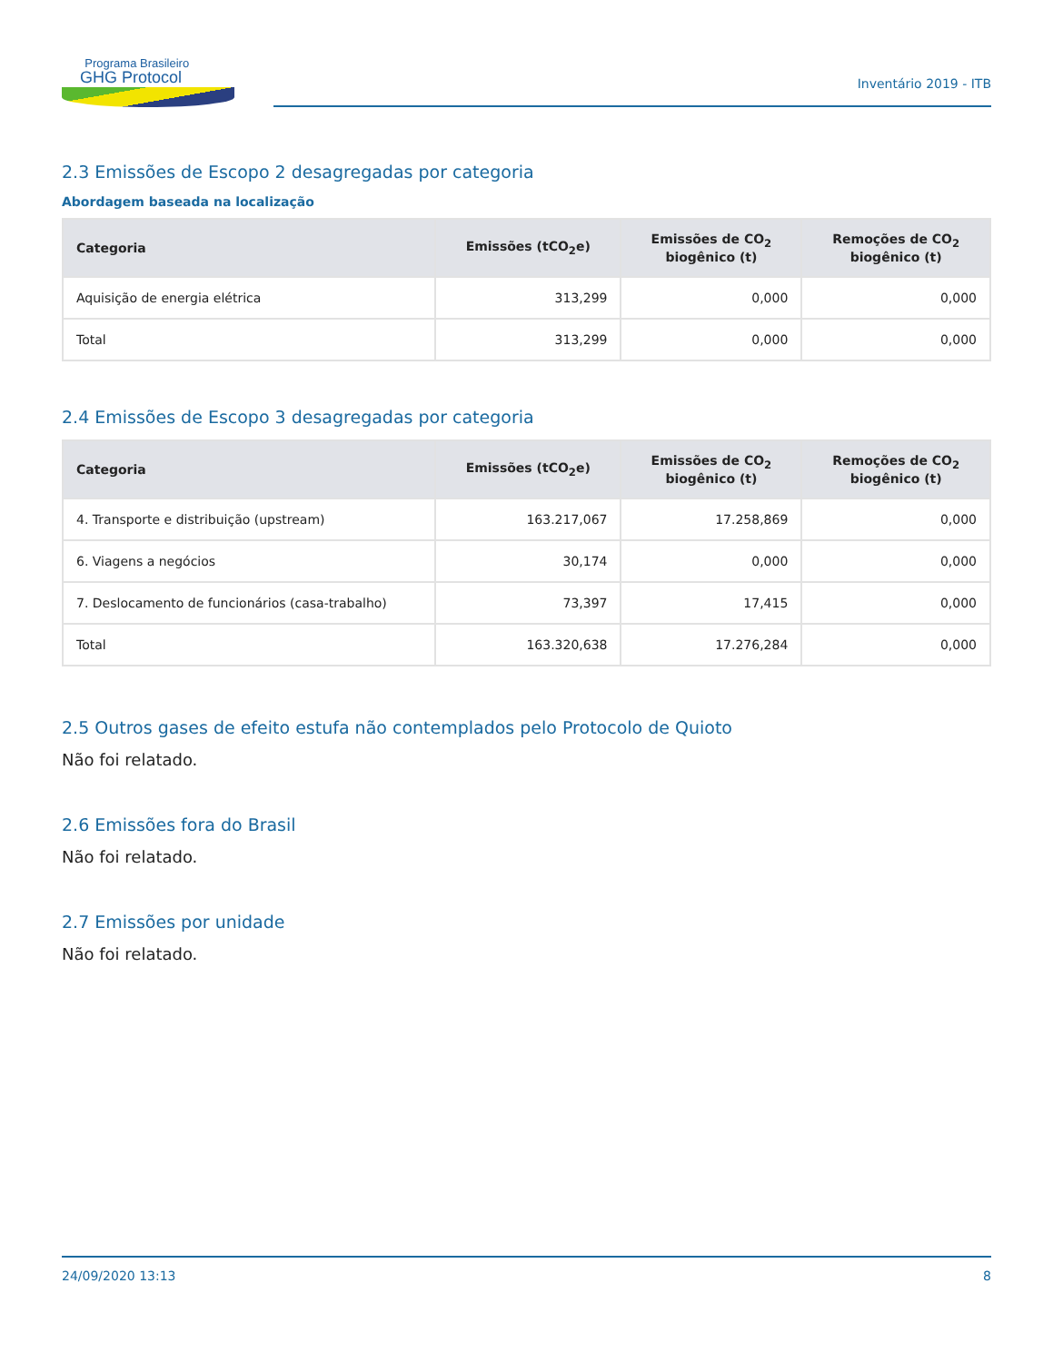Programa Brasileiro
GHG Protocol
Inventário 2019 - ITB
2.3 Emissões de Escopo 2 desagregadas por categoria
Abordagem baseada na localização
| Categoria | Emissões (tCO<sub>2</sub>e) | Emissões de CO<sub>2</sub> biogênico (t) | Remoções de CO<sub>2</sub> biogênico (t) |
| --- | --- | --- | --- |
| Aquisição de energia elétrica | 313,299 | 0,000 | 0,000 |
| Total | 313,299 | 0,000 | 0,000 |
2.4 Emissões de Escopo 3 desagregadas por categoria
| Categoria | Emissões (tCO<sub>2</sub>e) | Emissões de CO<sub>2</sub> biogênico (t) | Remoções de CO<sub>2</sub> biogênico (t) |
| --- | --- | --- | --- |
| 4. Transporte e distribuição (upstream) | 163.217,067 | 17.258,869 | 0,000 |
| 6. Viagens a negócios | 30,174 | 0,000 | 0,000 |
| 7. Deslocamento de funcionários (casa-trabalho) | 73,397 | 17,415 | 0,000 |
| Total | 163.320,638 | 17.276,284 | 0,000 |
2.5 Outros gases de efeito estufa não contemplados pelo Protocolo de Quioto
Não foi relatado.
2.6 Emissões fora do Brasil
Não foi relatado.
2.7 Emissões por unidade
Não foi relatado.
24/09/2020 13:13 8